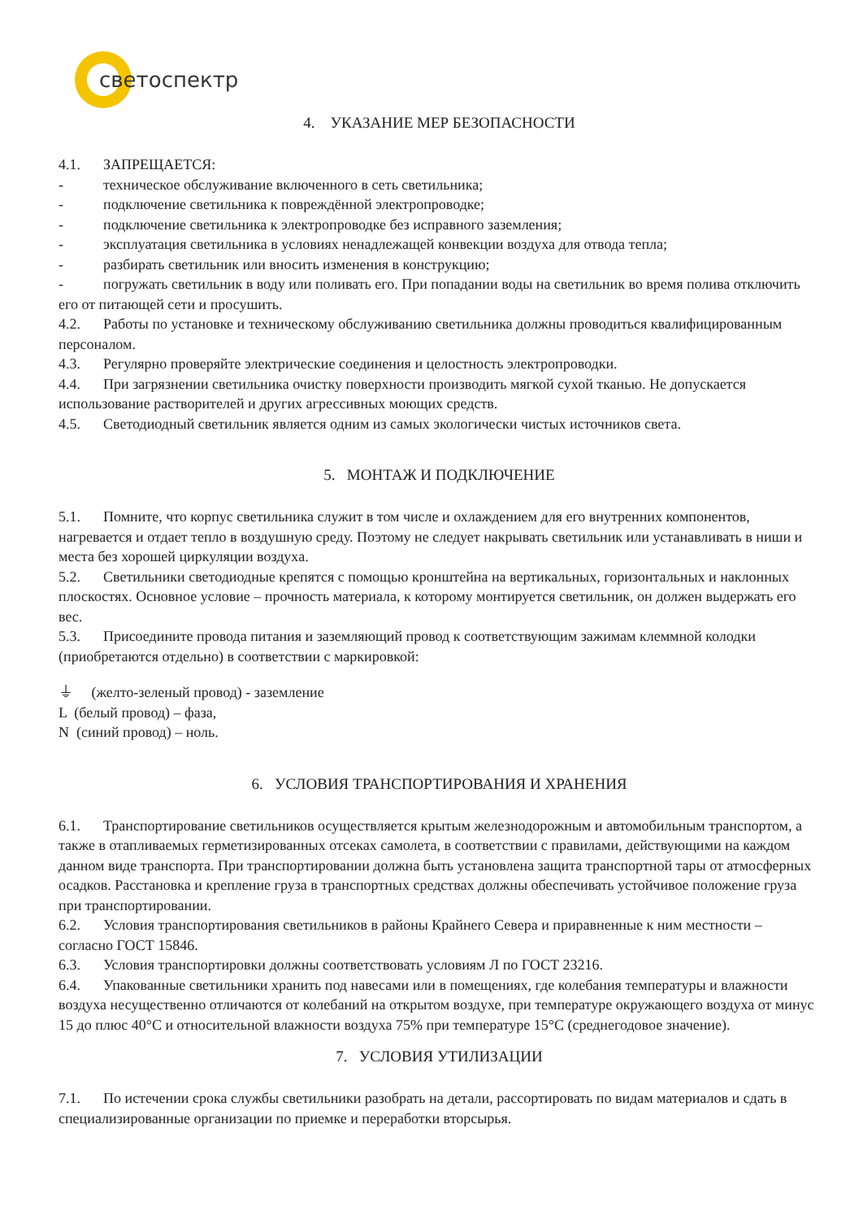светоспектр
4. УКАЗАНИЕ МЕР БЕЗОПАСНОСТИ
4.1. ЗАПРЕЩАЕТСЯ:
- техническое обслуживание включенного в сеть светильника;
- подключение светильника к повреждённой электропроводке;
- подключение светильника к электропроводке без исправного заземления;
- эксплуатация светильника в условиях ненадлежащей конвекции воздуха для отвода тепла;
- разбирать светильник или вносить изменения в конструкцию;
- погружать светильник в воду или поливать его. При попадании воды на светильник во время полива отключить его от питающей сети и просушить.
4.2. Работы по установке и техническому обслуживанию светильника должны проводиться квалифицированным персоналом.
4.3. Регулярно проверяйте электрические соединения и целостность электропроводки.
4.4. При загрязнении светильника очистку поверхности производить мягкой сухой тканью. Не допускается использование растворителей и других агрессивных моющих средств.
4.5. Светодиодный светильник является одним из самых экологически чистых источников света.
5. МОНТАЖ И ПОДКЛЮЧЕНИЕ
5.1. Помните, что корпус светильника служит в том числе и охлаждением для его внутренних компонентов, нагревается и отдает тепло в воздушную среду. Поэтому не следует накрывать светильник или устанавливать в ниши и места без хорошей циркуляции воздуха.
5.2. Светильники светодиодные крепятся с помощью кронштейна на вертикальных, горизонтальных и наклонных плоскостях. Основное условие – прочность материала, к которому монтируется светильник, он должен выдержать его вес.
5.3. Присоедините провода питания и заземляющий провод к соответствующим зажимам клеммной колодки (приобретаются отдельно) в соответствии с маркировкой:
⏚ (желто-зеленый провод) - заземление
L (белый провод) – фаза,
N (синий провод) – ноль.
6. УСЛОВИЯ ТРАНСПОРТИРОВАНИЯ И ХРАНЕНИЯ
6.1. Транспортирование светильников осуществляется крытым железнодорожным и автомобильным транспортом, а также в отапливаемых герметизированных отсеках самолета, в соответствии с правилами, действующими на каждом данном виде транспорта. При транспортировании должна быть установлена защита транспортной тары от атмосферных осадков. Расстановка и крепление груза в транспортных средствах должны обеспечивать устойчивое положение груза при транспортировании.
6.2. Условия транспортирования светильников в районы Крайнего Севера и приравненные к ним местности – согласно ГОСТ 15846.
6.3. Условия транспортировки должны соответствовать условиям Л по ГОСТ 23216.
6.4. Упакованные светильники хранить под навесами или в помещениях, где колебания температуры и влажности воздуха несущественно отличаются от колебаний на открытом воздухе, при температуре окружающего воздуха от минус 15 до плюс 40°С и относительной влажности воздуха 75% при температуре 15°С (среднегодовое значение).
7. УСЛОВИЯ УТИЛИЗАЦИИ
7.1. По истечении срока службы светильники разобрать на детали, рассортировать по видам материалов и сдать в специализированные организации по приемке и переработки вторсырья.